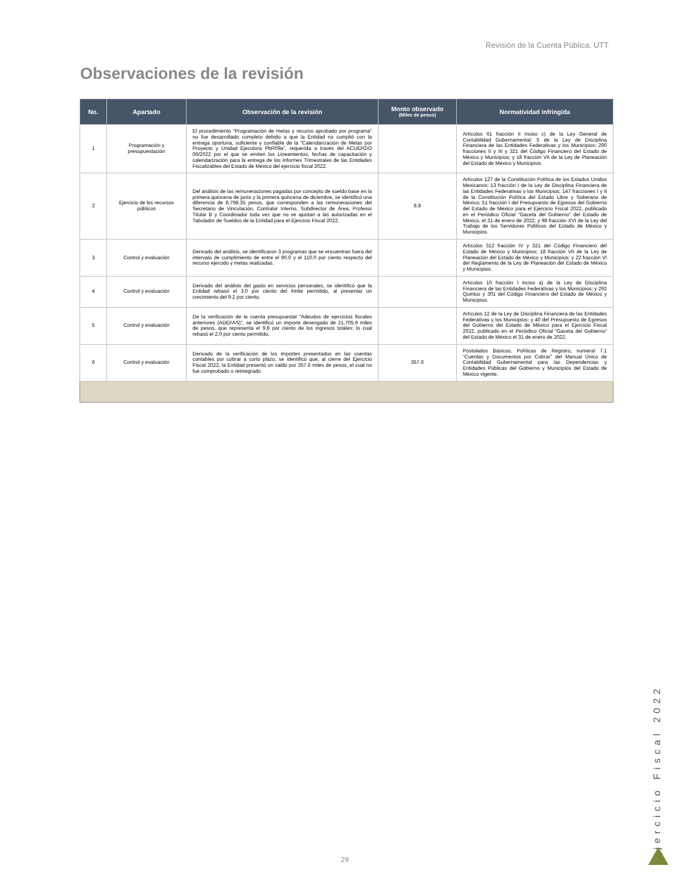Revisión de la Cuenta Pública. UTT
Observaciones de la revisión
| No. | Apartado | Observación de la revisión | Monto observado (Miles de pesos) | Normatividad infringida |
| --- | --- | --- | --- | --- |
| 1 | Programación y presupuestación | El procedimiento "Programación de metas y recurso aprobado por programa" no fue desarrollado completo debido a que la Entidad no cumplió con la entrega oportuna, suficiente y confiable de la "Calendarización de Metas por Proyecto y Unidad Ejecutora PbR09a", requerida a través del ACUERDO 06/2022 por el que se emiten los Lineamientos, fechas de capacitación y calendarización para la entrega de los Informes Trimestrales de las Entidades Fiscalizables del Estado de México del ejercicio fiscal 2022. | | Artículos 61 fracción II inciso c) de la Ley General de Contabilidad Gubernamental; 5 de la Ley de Disciplina Financiera de las Entidades Federativas y los Municipios; 290 fracciones II y III y 321 del Código Financiero del Estado de México y Municipios; y 18 fracción VII de la Ley de Planeación del Estado de México y Municipios. |
| 2 | Ejercicio de los recursos públicos | Del análisis de las remuneraciones pagadas por concepto de sueldo base en la primera quincena de junio y la primera quincena de diciembre, se identificó una diferencia de 8,798.35 pesos, que corresponden a las remuneraciones del Secretario de Vinculación, Contralor Interno, Subdirector de Área, Profesor Titular B y Coordinador toda vez que no se ajustan a las autorizadas en el Tabulador de Sueldos de la Entidad para el Ejercicio Fiscal 2022. | 8.8 | Artículos 127 de la Constitución Política de los Estados Unidos Mexicanos; 13 fracción I de la Ley de Disciplina Financiera de las Entidades Federativas y los Municipios; 147 fracciones I y II de la Constitución Política del Estado Libre y Soberano de México; 51 fracción I del Presupuesto de Egresos del Gobierno del Estado de México para el Ejercicio Fiscal 2022, publicado en el Periódico Oficial “Gaceta del Gobierno” del Estado de México, el 31 de enero de 2022; y 98 fracción XVI de la Ley del Trabajo de los Servidores Públicos del Estado de México y Municipios. |
| 3 | Control y evaluación | Derivado del análisis, se identificaron 3 programas que se encuentran fuera del intervalo de cumplimiento de entre el 90.0 y el 110.0 por ciento respecto del recurso ejercido y metas realizadas. | | Artículos 312 fracción IV y 321 del Código Financiero del Estado de México y Municipios; 18 fracción VII de la Ley de Planeación del Estado de México y Municipios; y 22 fracción VI del Reglamento de la Ley de Planeación del Estado de México y Municipios. |
| 4 | Control y evaluación | Derivado del análisis del gasto en servicios personales, se identificó que la Entidad rebasó el 3.0 por ciento del límite permitido, al presentar un crecimiento del 9.2 por ciento. | | Artículos 10 fracción I inciso a) de la Ley de Disciplina Financiera de las Entidades Federativas y los Municipios; y 292 Quintus y 301 del Código Financiero del Estado de México y Municipios. |
| 5 | Control y evaluación | De la verificación de la cuenta presupuestal "Adeudos de ejercicios fiscales anteriores (ADEFAS)", se identificó un importe devengado de 21,705.9 miles de pesos, que representa el 9.8 por ciento de los ingresos totales; lo cual rebasó el 2.0 por ciento permitido. | | Artículos 12 de la Ley de Disciplina Financiera de las Entidades Federativas y los Municipios; y 40 del Presupuesto de Egresos del Gobierno del Estado de México para el Ejercicio Fiscal 2022, publicado en el Periódico Oficial “Gaceta del Gobierno” del Estado de México el 31 de enero de 2022. |
| 6 | Control y evaluación | Derivado de la verificación de los importes presentados en las cuentas contables por cobrar a corto plazo, se identificó que, al cierre del Ejercicio Fiscal 2022, la Entidad presentó un saldo por 357.6 miles de pesos, el cual no fue comprobado o reintegrado | 357.6 | Postulados Básicos, Políticas de Registro, numeral 7.1 “Cuentas y Documentos por Cobrar” del Manual Único de Contabilidad Gubernamental para las Dependencias y Entidades Públicas del Gobierno y Municipios del Estado de México vigente. |
Ejercicio Fiscal 2022
29